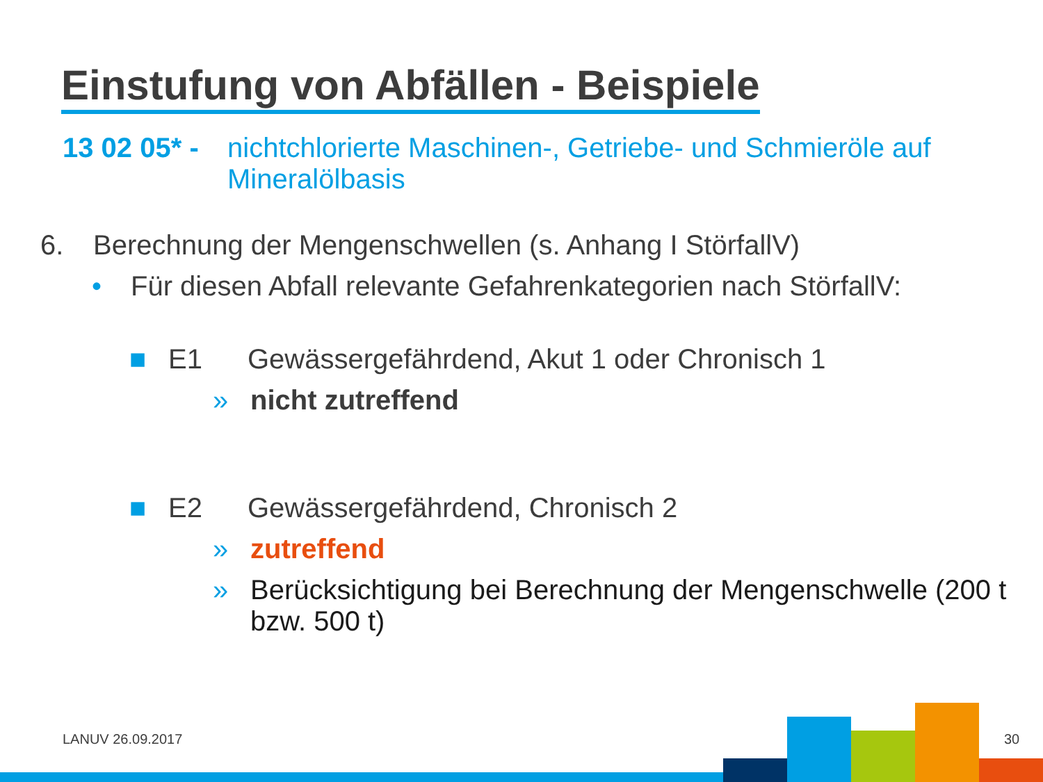Einstufung von Abfällen - Beispiele
13 02 05* - nichtchlorierte Maschinen-, Getriebe- und Schmieröle auf Mineralölbasis
6. Berechnung der Mengenschwellen (s. Anhang I StörfallV)
• Für diesen Abfall relevante Gefahrenkategorien nach StörfallV:
■ E1 Gewässergefährdend, Akut 1 oder Chronisch 1
» nicht zutreffend
■ E2 Gewässergefährdend, Chronisch 2
» zutreffend
» Berücksichtigung bei Berechnung der Mengenschwelle (200 t bzw. 500 t)
LANUV 26.09.2017 30